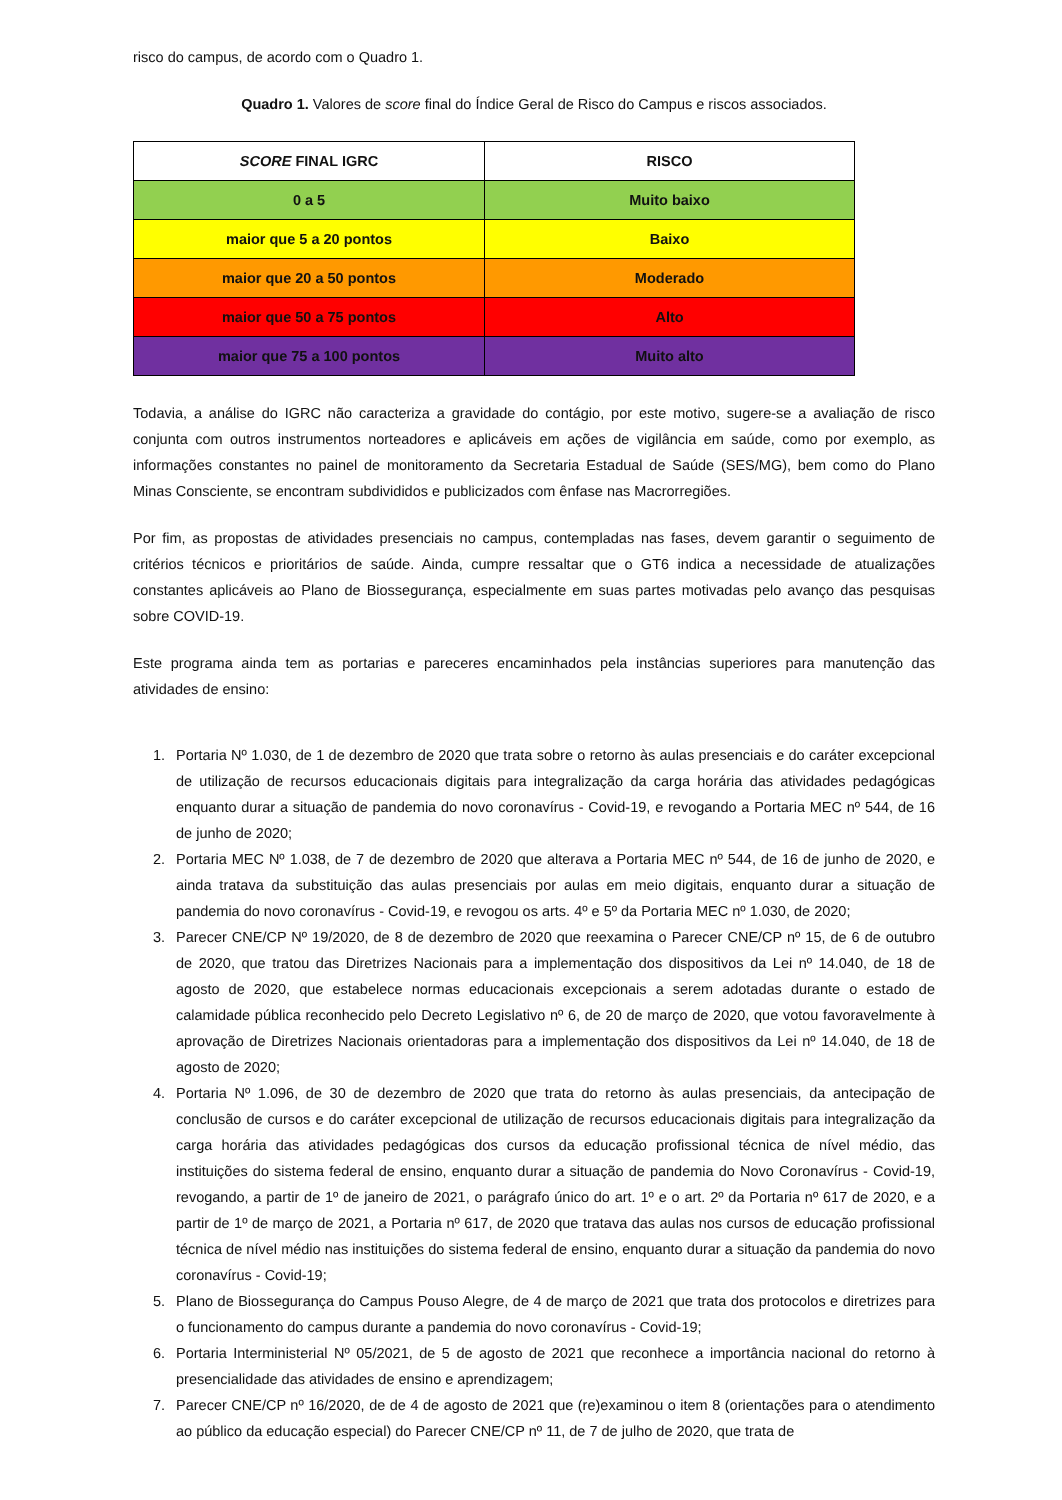risco do campus, de acordo com o Quadro 1.
Quadro 1. Valores de score final do Índice Geral de Risco do Campus e riscos associados.
| SCORE FINAL IGRC | RISCO |
| --- | --- |
| 0 a 5 | Muito baixo |
| maior que 5 a 20 pontos | Baixo |
| maior que 20 a 50 pontos | Moderado |
| maior que 50 a 75 pontos | Alto |
| maior que 75 a 100 pontos | Muito alto |
Todavia, a análise do IGRC não caracteriza a gravidade do contágio, por este motivo, sugere-se a avaliação de risco conjunta com outros instrumentos norteadores e aplicáveis em ações de vigilância em saúde, como por exemplo, as informações constantes no painel de monitoramento da Secretaria Estadual de Saúde (SES/MG), bem como do Plano Minas Consciente, se encontram subdivididos e publicizados com ênfase nas Macrorregiões.
Por fim, as propostas de atividades presenciais no campus, contempladas nas fases, devem garantir o seguimento de critérios técnicos e prioritários de saúde. Ainda, cumpre ressaltar que o GT6 indica a necessidade de atualizações constantes aplicáveis ao Plano de Biossegurança, especialmente em suas partes motivadas pelo avanço das pesquisas sobre COVID-19.
Este programa ainda tem as portarias e pareceres encaminhados pela instâncias superiores para manutenção das atividades de ensino:
1. Portaria Nº 1.030, de 1 de dezembro de 2020 que trata sobre o retorno às aulas presenciais e do caráter excepcional de utilização de recursos educacionais digitais para integralização da carga horária das atividades pedagógicas enquanto durar a situação de pandemia do novo coronavírus - Covid-19, e revogando a Portaria MEC nº 544, de 16 de junho de 2020;
2. Portaria MEC Nº 1.038, de 7 de dezembro de 2020 que alterava a Portaria MEC nº 544, de 16 de junho de 2020, e ainda tratava da substituição das aulas presenciais por aulas em meio digitais, enquanto durar a situação de pandemia do novo coronavírus - Covid-19, e revogou os arts. 4º e 5º da Portaria MEC nº 1.030, de 2020;
3. Parecer CNE/CP Nº 19/2020, de 8 de dezembro de 2020 que reexamina o Parecer CNE/CP nº 15, de 6 de outubro de 2020, que tratou das Diretrizes Nacionais para a implementação dos dispositivos da Lei nº 14.040, de 18 de agosto de 2020, que estabelece normas educacionais excepcionais a serem adotadas durante o estado de calamidade pública reconhecido pelo Decreto Legislativo nº 6, de 20 de março de 2020, que votou favoravelmente à aprovação de Diretrizes Nacionais orientadoras para a implementação dos dispositivos da Lei nº 14.040, de 18 de agosto de 2020;
4. Portaria Nº 1.096, de 30 de dezembro de 2020 que trata do retorno às aulas presenciais, da antecipação de conclusão de cursos e do caráter excepcional de utilização de recursos educacionais digitais para integralização da carga horária das atividades pedagógicas dos cursos da educação profissional técnica de nível médio, das instituições do sistema federal de ensino, enquanto durar a situação de pandemia do Novo Coronavírus - Covid-19, revogando, a partir de 1º de janeiro de 2021, o parágrafo único do art. 1º e o art. 2º da Portaria nº 617 de 2020, e a partir de 1º de março de 2021, a Portaria nº 617, de 2020 que tratava das aulas nos cursos de educação profissional técnica de nível médio nas instituições do sistema federal de ensino, enquanto durar a situação da pandemia do novo coronavírus - Covid-19;
5. Plano de Biossegurança do Campus Pouso Alegre, de 4 de março de 2021 que trata dos protocolos e diretrizes para o funcionamento do campus durante a pandemia do novo coronavírus - Covid-19;
6. Portaria Interministerial Nº 05/2021, de 5 de agosto de 2021 que reconhece a importância nacional do retorno à presencialidade das atividades de ensino e aprendizagem;
7. Parecer CNE/CP nº 16/2020, de de 4 de agosto de 2021 que (re)examinou o item 8 (orientações para o atendimento ao público da educação especial) do Parecer CNE/CP nº 11, de 7 de julho de 2020, que trata de